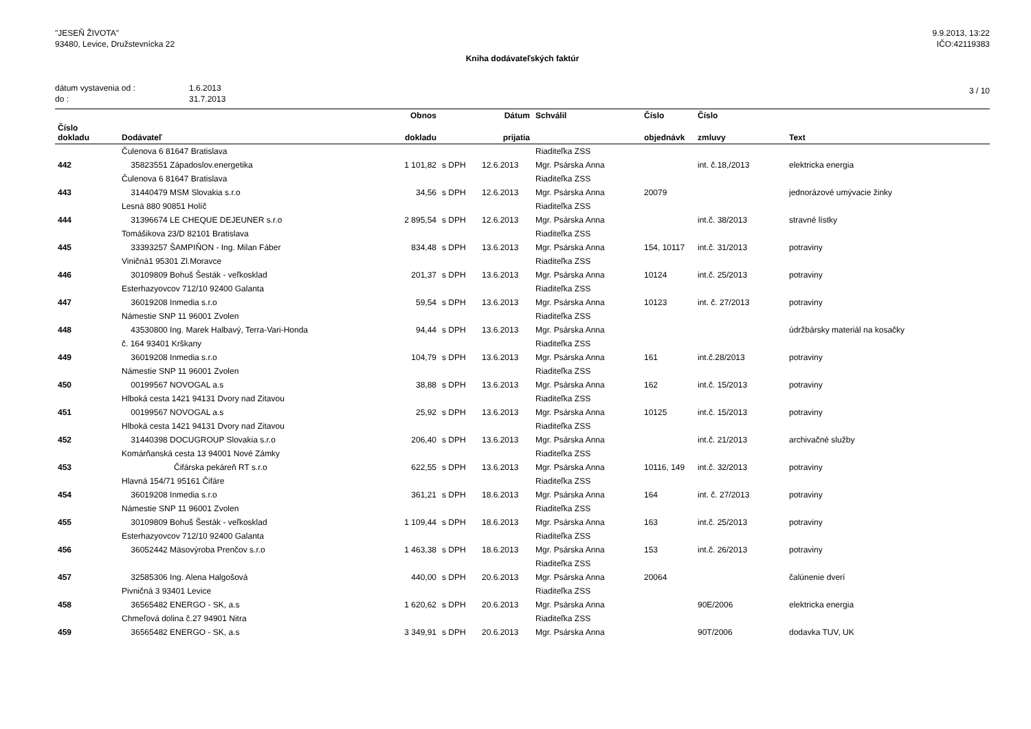"JESEŇ ŽIVOTA"
93480, Levice, Družstevnícka 22
9.9.2013, 13:22
IČO:42119383
Kniha dodávateľských faktúr
dátum vystavenia od :
do :
1.6.2013
31.7.2013
3 / 10
| | | Obnos | | Dátum | Schválil | Číslo | Číslo | |
| --- | --- | --- | --- | --- | --- | --- | --- | --- |
| Číslo dokladu | Dodávateľ | dokladu | | prijatia | | objednávk | zmluvy | Text |
| | Čulenova 6 81647 Bratislava | | | | Riaditeľka ZSS | | | |
| 442 | 35823551 Západoslov.energetika | 1 101,82 | s DPH | 12.6.2013 | Mgr. Psárska Anna | | int. č.18,/2013 | elektricka energia |
| | Čulenova 6 81647 Bratislava | | | | Riaditeľka ZSS | | | |
| 443 | 31440479 MSM Slovakia s.r.o | 34,56 | s DPH | 12.6.2013 | Mgr. Psárska Anna | 20079 | | jednorázové umývacie žinky |
| | Lesná 880 90851 Holíč | | | | Riaditeľka ZSS | | | |
| 444 | 31396674 LE CHEQUE DEJEUNER s.r.o | 2 895,54 | s DPH | 12.6.2013 | Mgr. Psárska Anna | | int.č. 38/2013 | stravné lístky |
| | Tomášikova 23/D 82101 Bratislava | | | | Riaditeľka ZSS | | | |
| 445 | 33393257 ŠAMPIŇON - Ing. Milan Fáber | 834,48 | s DPH | 13.6.2013 | Mgr. Psárska Anna | 154, 10117 | int.č. 31/2013 | potraviny |
| | Viničná1 95301 Zl.Moravce | | | | Riaditeľka ZSS | | | |
| 446 | 30109809 Bohuš Šesták - veľkosklad | 201,37 | s DPH | 13.6.2013 | Mgr. Psárska Anna | 10124 | int.č. 25/2013 | potraviny |
| | Esterhazyovcov 712/10 92400 Galanta | | | | Riaditeľka ZSS | | | |
| 447 | 36019208 Inmedia s.r.o | 59,54 | s DPH | 13.6.2013 | Mgr. Psárska Anna | 10123 | int. č. 27/2013 | potraviny |
| | Námestie SNP 11 96001 Zvolen | | | | Riaditeľka ZSS | | | |
| 448 | 43530800 Ing. Marek Halbavý, Terra-Vari-Honda | 94,44 | s DPH | 13.6.2013 | Mgr. Psárska Anna | | | údržbársky materiál na kosačky |
| | č. 164 93401 Krškany | | | | Riaditeľka ZSS | | | |
| 449 | 36019208 Inmedia s.r.o | 104,79 | s DPH | 13.6.2013 | Mgr. Psárska Anna | 161 | int.č.28/2013 | potraviny |
| | Námestie SNP 11 96001 Zvolen | | | | Riaditeľka ZSS | | | |
| 450 | 00199567 NOVOGAL a.s | 38,88 | s DPH | 13.6.2013 | Mgr. Psárska Anna | 162 | int.č. 15/2013 | potraviny |
| | Hlboká cesta 1421 94131 Dvory nad Zitavou | | | | Riaditeľka ZSS | | | |
| 451 | 00199567 NOVOGAL a.s | 25,92 | s DPH | 13.6.2013 | Mgr. Psárska Anna | 10125 | int.č. 15/2013 | potraviny |
| | Hlboká cesta 1421 94131 Dvory nad Zitavou | | | | Riaditeľka ZSS | | | |
| 452 | 31440398 DOCUGROUP Slovakia s.r.o | 206,40 | s DPH | 13.6.2013 | Mgr. Psárska Anna | | int.č. 21/2013 | archivačné služby |
| | Komárňanská cesta 13 94001 Nové Zámky | | | | Riaditeľka ZSS | | | |
| 453 | Čifárska pekáreň RT s.r.o | 622,55 | s DPH | 13.6.2013 | Mgr. Psárska Anna | 10116, 149 | int.č. 32/2013 | potraviny |
| | Hlavná 154/71 95161 Čifáre | | | | Riaditeľka ZSS | | | |
| 454 | 36019208 Inmedia s.r.o | 361,21 | s DPH | 18.6.2013 | Mgr. Psárska Anna | 164 | int. č. 27/2013 | potraviny |
| | Námestie SNP 11 96001 Zvolen | | | | Riaditeľka ZSS | | | |
| 455 | 30109809 Bohuš Šesták - veľkosklad | 1 109,44 | s DPH | 18.6.2013 | Mgr. Psárska Anna | 163 | int.č. 25/2013 | potraviny |
| | Esterhazyovcov 712/10 92400 Galanta | | | | Riaditeľka ZSS | | | |
| 456 | 36052442 Mäsovýroba Prenčov s.r.o | 1 463,38 | s DPH | 18.6.2013 | Mgr. Psárska Anna | 153 | int.č. 26/2013 | potraviny |
| | | | | | Riaditeľka ZSS | | | |
| 457 | 32585306 Ing. Alena Halgošová | 440,00 | s DPH | 20.6.2013 | Mgr. Psárska Anna | 20064 | | čalúnenie dverí |
| | Pivničná 3 93401 Levice | | | | Riaditeľka ZSS | | | |
| 458 | 36565482 ENERGO - SK, a.s | 1 620,62 | s DPH | 20.6.2013 | Mgr. Psárska Anna | | 90E/2006 | elektricka energia |
| | Chmeľová dolina č.27 94901 Nitra | | | | Riaditeľka ZSS | | | |
| 459 | 36565482 ENERGO - SK, a.s | 3 349,91 | s DPH | 20.6.2013 | Mgr. Psárska Anna | | 90T/2006 | dodavka TUV, UK |